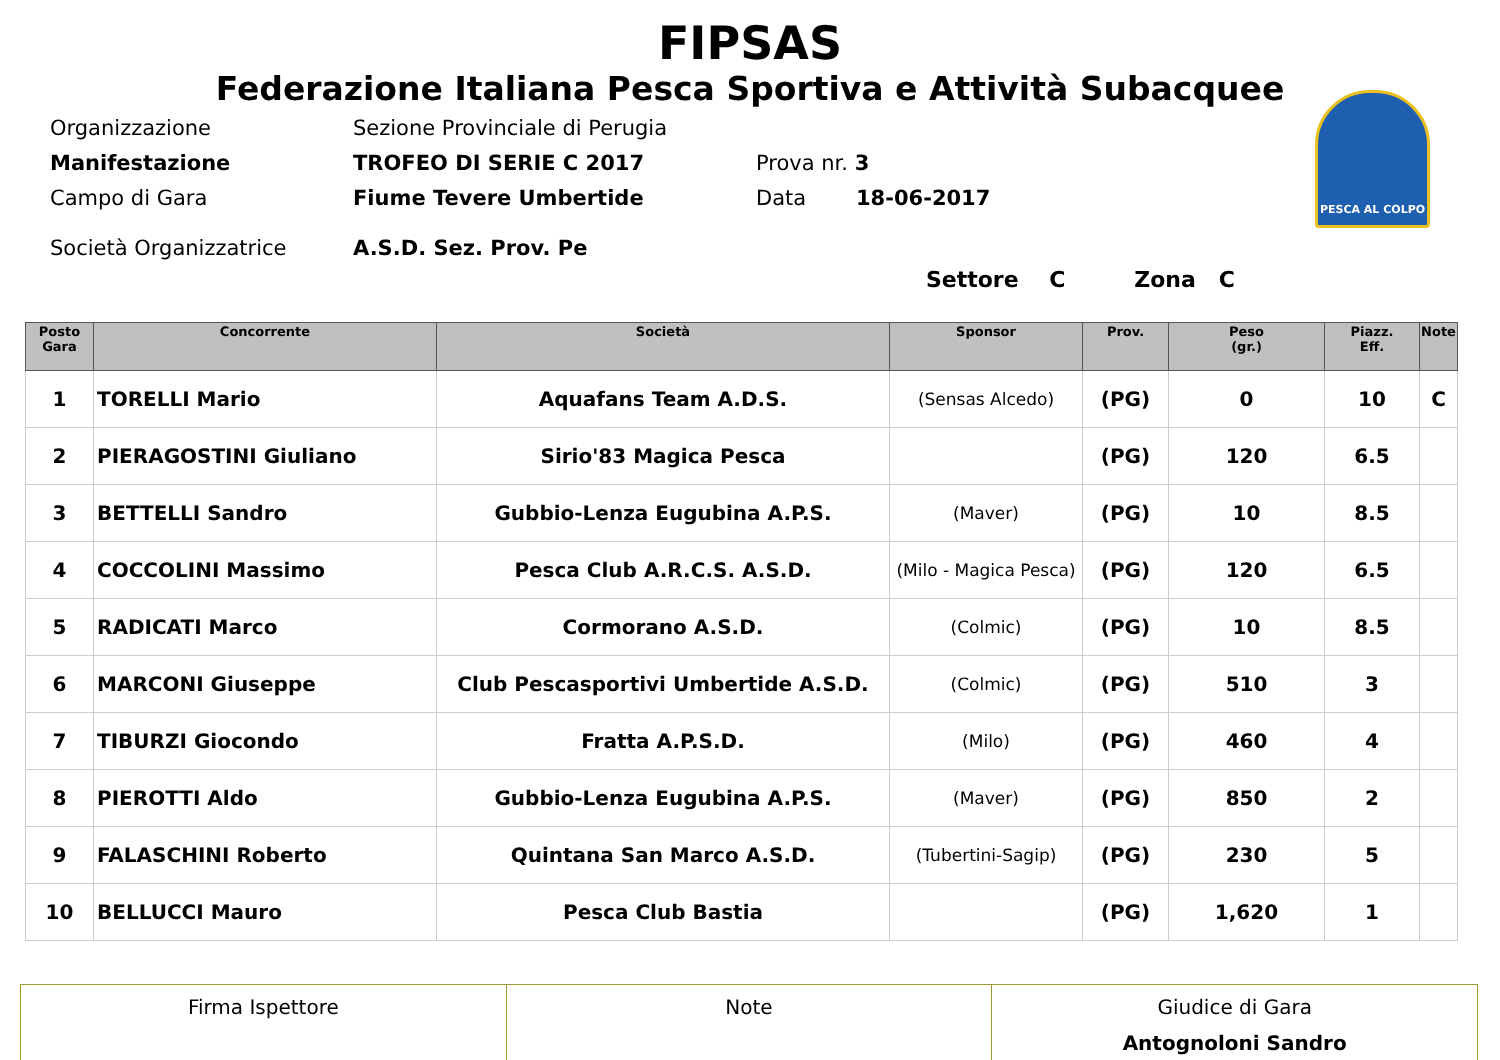FIPSAS
Federazione Italiana Pesca Sportiva e Attività Subacquee
PESCA AL COLPO
Organizzazione Sezione Provinciale di Perugia
Manifestazione TROFEO DI SERIE C 2017 Prova nr. 3
Campo di Gara Fiume Tevere Umbertide Data 18-06-2017
Società Organizzatrice A.S.D. Sez. Prov. Pe
Settore C Zona C
| Posto Gara | Concorrente | Società | Sponsor | Prov. | Peso (gr.) | Piazz. Eff. | Note |
| --- | --- | --- | --- | --- | --- | --- | --- |
| 1 | TORELLI Mario | Aquafans Team A.D.S. | (Sensas Alcedo) | (PG) | 0 | 10 | C |
| 2 | PIERAGOSTINI Giuliano | Sirio'83 Magica Pesca | | (PG) | 120 | 6.5 | |
| 3 | BETTELLI Sandro | Gubbio-Lenza Eugubina A.P.S. | (Maver) | (PG) | 10 | 8.5 | |
| 4 | COCCOLINI Massimo | Pesca Club A.R.C.S. A.S.D. | (Milo - Magica Pesca) | (PG) | 120 | 6.5 | |
| 5 | RADICATI Marco | Cormorano A.S.D. | (Colmic) | (PG) | 10 | 8.5 | |
| 6 | MARCONI Giuseppe | Club Pescasportivi Umbertide A.S.D. | (Colmic) | (PG) | 510 | 3 | |
| 7 | TIBURZI Giocondo | Fratta A.P.S.D. | (Milo) | (PG) | 460 | 4 | |
| 8 | PIEROTTI Aldo | Gubbio-Lenza Eugubina A.P.S. | (Maver) | (PG) | 850 | 2 | |
| 9 | FALASCHINI Roberto | Quintana San Marco A.S.D. | (Tubertini-Sagip) | (PG) | 230 | 5 | |
| 10 | BELLUCCI Mauro | Pesca Club Bastia | | (PG) | 1,620 | 1 | |
| Firma Ispettore | Note | Giudice di Gara Antognoloni Sandro |